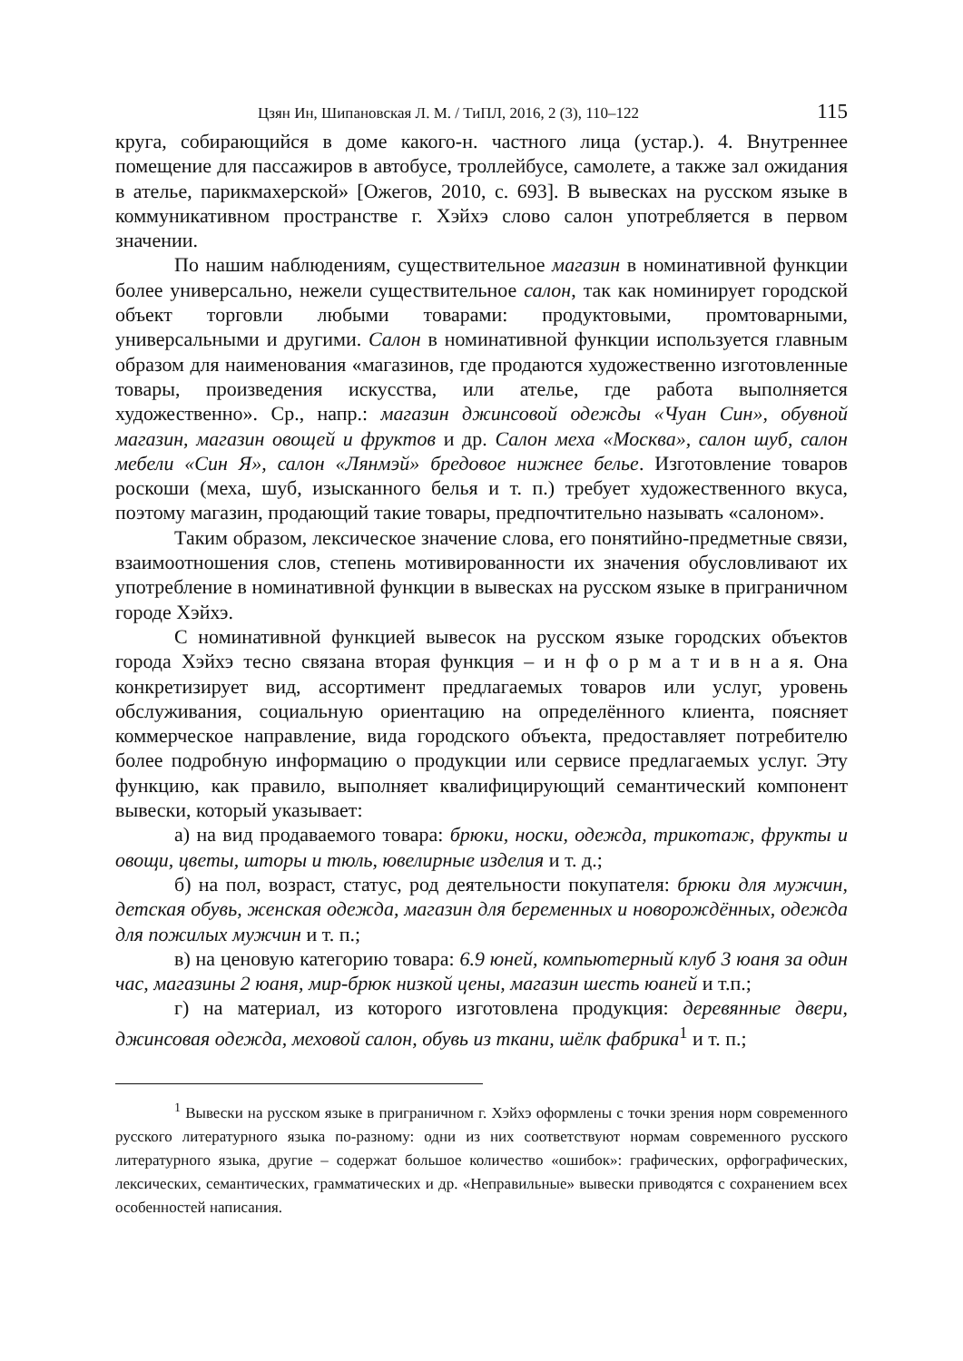Цзян Ин, Шипановская Л. М. / ТиПЛ, 2016, 2 (3), 110–122 115
круга, собирающийся в доме какого-н. частного лица (устар.). 4. Внутреннее помещение для пассажиров в автобусе, троллейбусе, самолете, а также зал ожидания в ателье, парикмахерской» [Ожегов, 2010, с. 693]. В вывесках на русском языке в коммуникативном пространстве г. Хэйхэ слово салон употребляется в первом значении.
По нашим наблюдениям, существительное магазин в номинативной функции более универсально, нежели существительное салон, так как номинирует городской объект торговли любыми товарами: продуктовыми, промтоварными, универсальными и другими. Салон в номинативной функции используется главным образом для наименования «магазинов, где продаются художественно изготовленные товары, произведения искусства, или ателье, где работа выполняется художественно». Ср., напр.: магазин джинсовой одежды «Чуан Син», обувной магазин, магазин овощей и фруктов и др. Салон меха «Москва», салон шуб, салон мебели «Син Я», салон «Лянмэй» бредовое нижнее белье. Изготовление товаров роскоши (меха, шуб, изысканного белья и т. п.) требует художественного вкуса, поэтому магазин, продающий такие товары, предпочтительно называть «салоном».
Таким образом, лексическое значение слова, его понятийно-предметные связи, взаимоотношения слов, степень мотивированности их значения обусловливают их употребление в номинативной функции в вывесках на русском языке в приграничном городе Хэйхэ.
С номинативной функцией вывесок на русском языке городских объектов города Хэйхэ тесно связана вторая функция – и н ф о р м а т и в н а я. Она конкретизирует вид, ассортимент предлагаемых товаров или услуг, уровень обслуживания, социальную ориентацию на определённого клиента, поясняет коммерческое направление, вида городского объекта, предоставляет потребителю более подробную информацию о продукции или сервисе предлагаемых услуг. Эту функцию, как правило, выполняет квалифицирующий семантический компонент вывески, который указывает:
а) на вид продаваемого товара: брюки, носки, одежда, трикотаж, фрукты и овощи, цветы, шторы и тюль, ювелирные изделия и т. д.;
б) на пол, возраст, статус, род деятельности покупателя: брюки для мужчин, детская обувь, женская одежда, магазин для беременных и новорождённых, одежда для пожилых мужчин и т. п.;
в) на ценовую категорию товара: 6.9 юней, компьютерный клуб 3 юаня за один час, магазины 2 юаня, мир-брюк низкой цены, магазин шесть юаней и т.п.;
г) на материал, из которого изготовлена продукция: деревянные двери, джинсовая одежда, меховой салон, обувь из ткани, шёлк фабрика<sup>1</sup> и т. п.;
<sup>1</sup> Вывески на русском языке в приграничном г. Хэйхэ оформлены с точки зрения норм современного русского литературного языка по-разному: одни из них соответствуют нормам современного русского литературного языка, другие – содержат большое количество «ошибок»: графических, орфографических, лексических, семантических, грамматических и др. «Неправильные» вывески приводятся с сохранением всех особенностей написания.